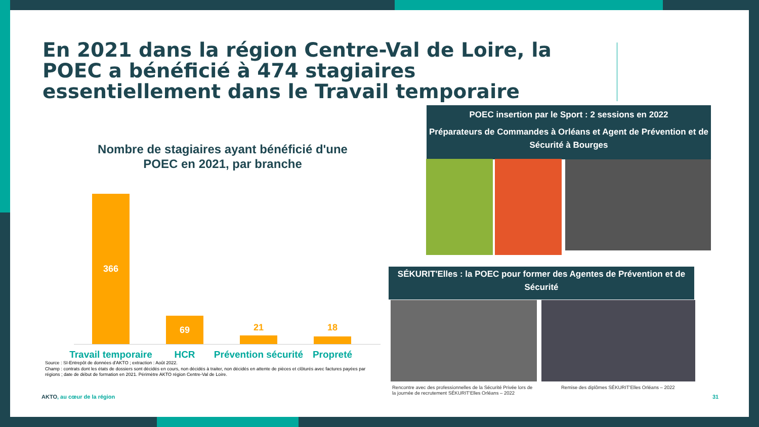En 2021 dans la région Centre-Val de Loire, la POEC a bénéficié à 474 stagiaires essentiellement dans le Travail temporaire
Nombre de stagiaires ayant bénéficié d'une POEC en 2021, par branche
366 69 21 18
Travail temporaire
HCR
Prévention sécurité
Propreté
Source : SI-Entrepôt de données d'AKTO ; extraction : Août 2022.
Champ : contrats dont les états de dossiers sont décidés en cours, non décidés à traiter, non décidés en attente de pièces et clôturés avec factures payées par régions ; date de début de formation en 2021. Périmètre AKTO région Centre-Val de Loire.
POEC insertion par le Sport : 2 sessions en 2022
Préparateurs de Commandes à Orléans et Agent de Prévention et de Sécurité à Bourges
SÉKURIT'Elles : la POEC pour former des Agentes de Prévention et de Sécurité
Rencontre avec des professionnelles de la Sécurité Privée lors de la journée de recrutement SÉKURIT'Elles Orléans – 2022
Remise des diplômes SÉKURIT'Elles Orléans – 2022
AKTO, au cœur de la région 31